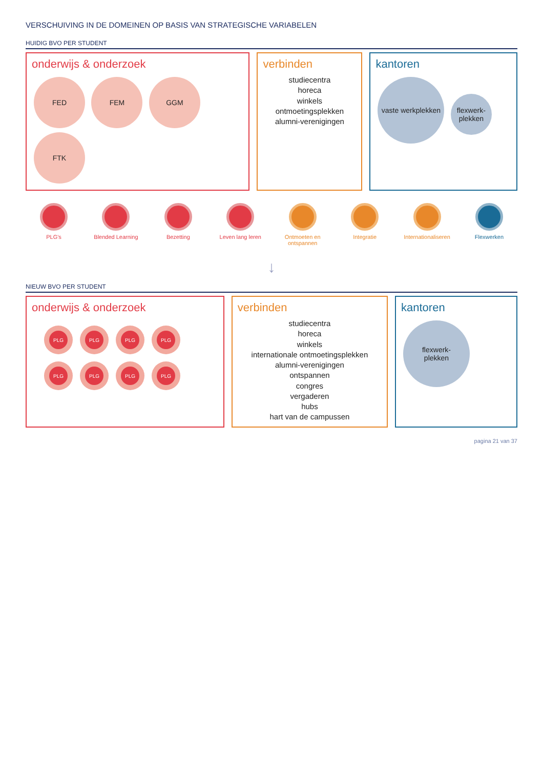VERSCHUIVING IN DE DOMEINEN OP BASIS VAN STRATEGISCHE VARIABELEN
HUIDIG BVO PER STUDENT
onderwijs & onderzoek
FED FEM GGM FTK
verbinden
studiecentra
horeca
winkels
ontmoetingsplekken
alumni-verenigingen
kantoren
vaste werkplekken flexwerk-
plekken
PLG's Blended Learning Bezetting Leven lang leren Ontmoeten en ontspannen
Integratie Internationaliseren
Flexwerken
↓
NIEUW BVO PER STUDENT
onderwijs & onderzoek
PLG PLG PLG PLG PLG PLG PLG PLG
verbinden
studiecentra
horeca
winkels
internationale ontmoetingsplekken
alumni-verenigingen
ontspannen
congres
vergaderen
hubs
hart van de campussen
kantoren
flexwerk-
plekken
pagina 21 van 37